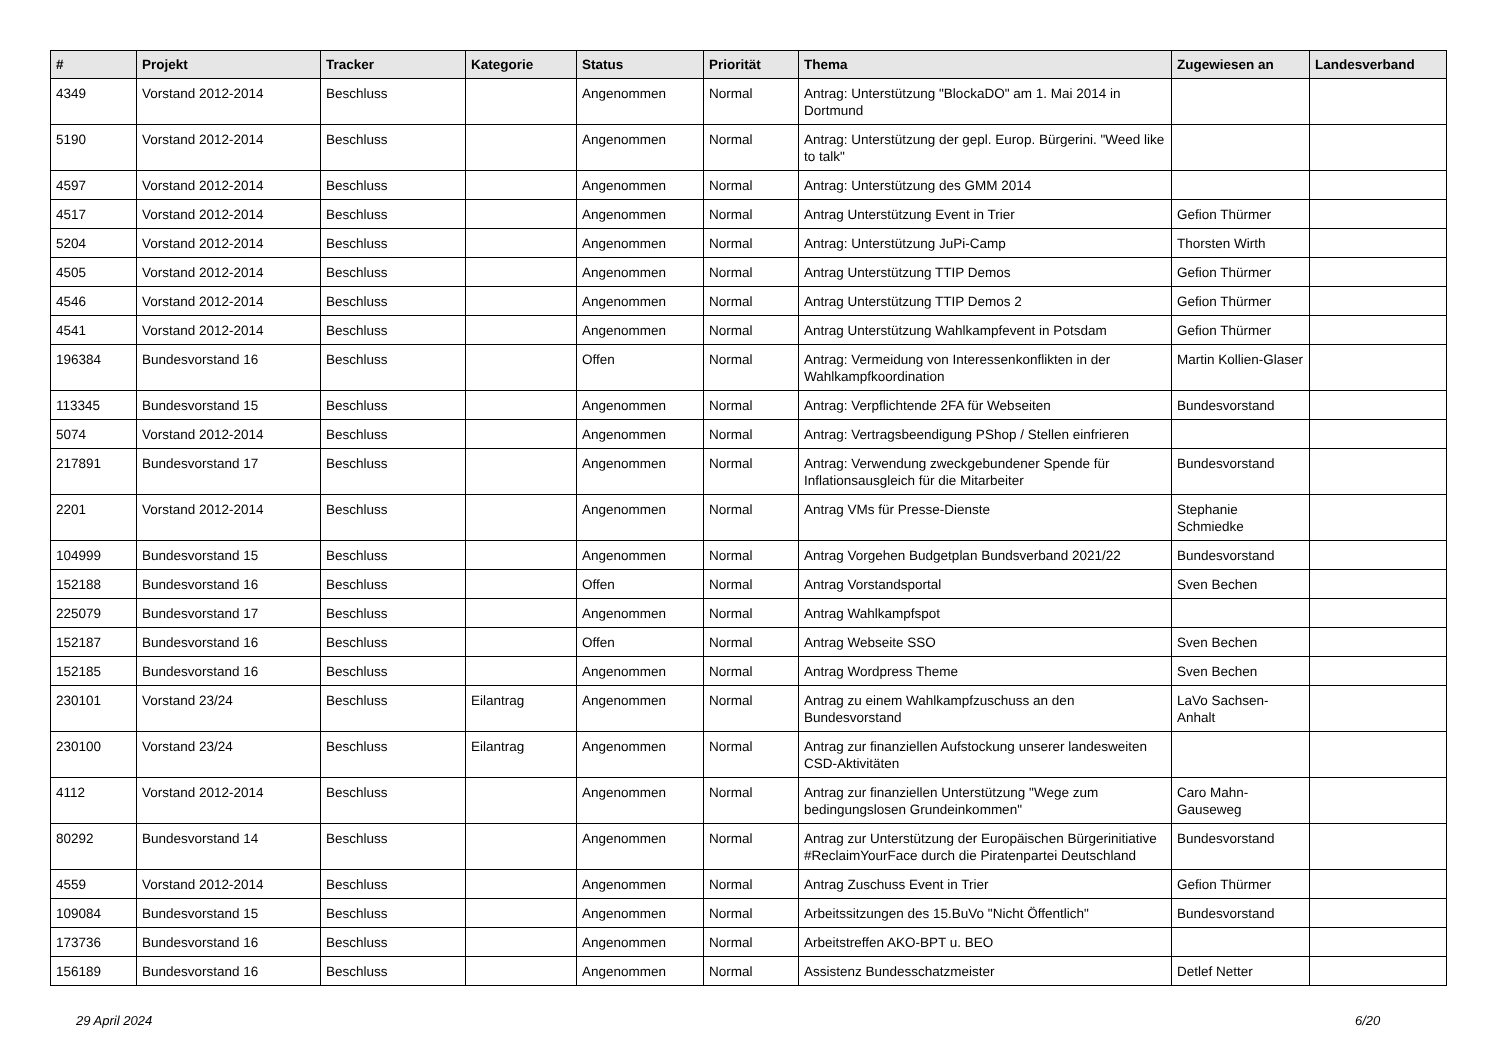| # | Projekt | Tracker | Kategorie | Status | Priorität | Thema | Zugewiesen an | Landesverband |
| --- | --- | --- | --- | --- | --- | --- | --- | --- |
| 4349 | Vorstand 2012-2014 | Beschluss | | Angenommen | Normal | Antrag: Unterstützung "BlockaDO" am 1. Mai 2014 in Dortmund | | |
| 5190 | Vorstand 2012-2014 | Beschluss | | Angenommen | Normal | Antrag: Unterstützung der gepl. Europ. Bürgerini. "Weed like to talk" | | |
| 4597 | Vorstand 2012-2014 | Beschluss | | Angenommen | Normal | Antrag: Unterstützung des GMM 2014 | | |
| 4517 | Vorstand 2012-2014 | Beschluss | | Angenommen | Normal | Antrag Unterstützung Event in Trier | Gefion Thürmer | |
| 5204 | Vorstand 2012-2014 | Beschluss | | Angenommen | Normal | Antrag: Unterstützung JuPi-Camp | Thorsten Wirth | |
| 4505 | Vorstand 2012-2014 | Beschluss | | Angenommen | Normal | Antrag Unterstützung TTIP Demos | Gefion Thürmer | |
| 4546 | Vorstand 2012-2014 | Beschluss | | Angenommen | Normal | Antrag Unterstützung TTIP Demos 2 | Gefion Thürmer | |
| 4541 | Vorstand 2012-2014 | Beschluss | | Angenommen | Normal | Antrag Unterstützung Wahlkampfevent in Potsdam | Gefion Thürmer | |
| 196384 | Bundesvorstand 16 | Beschluss | | Offen | Normal | Antrag: Vermeidung von Interessenkonflikten in der Wahlkampfkoordination | Martin Kollien-Glaser | |
| 113345 | Bundesvorstand 15 | Beschluss | | Angenommen | Normal | Antrag: Verpflichtende 2FA für Webseiten | Bundesvorstand | |
| 5074 | Vorstand 2012-2014 | Beschluss | | Angenommen | Normal | Antrag: Vertragsbeendigung PShop / Stellen einfrieren | | |
| 217891 | Bundesvorstand 17 | Beschluss | | Angenommen | Normal | Antrag: Verwendung zweckgebundener Spende für Inflationsausgleich für die Mitarbeiter | Bundesvorstand | |
| 2201 | Vorstand 2012-2014 | Beschluss | | Angenommen | Normal | Antrag VMs für Presse-Dienste | Stephanie Schmiedke | |
| 104999 | Bundesvorstand 15 | Beschluss | | Angenommen | Normal | Antrag Vorgehen Budgetplan Bundsverband 2021/22 | Bundesvorstand | |
| 152188 | Bundesvorstand 16 | Beschluss | | Offen | Normal | Antrag Vorstandsportal | Sven Bechen | |
| 225079 | Bundesvorstand 17 | Beschluss | | Angenommen | Normal | Antrag Wahlkampfspot | | |
| 152187 | Bundesvorstand 16 | Beschluss | | Offen | Normal | Antrag Webseite SSO | Sven Bechen | |
| 152185 | Bundesvorstand 16 | Beschluss | | Angenommen | Normal | Antrag Wordpress Theme | Sven Bechen | |
| 230101 | Vorstand 23/24 | Beschluss | Eilantrag | Angenommen | Normal | Antrag zu einem Wahlkampfzuschuss an den Bundesvorstand | LaVo Sachsen-Anhalt | |
| 230100 | Vorstand 23/24 | Beschluss | Eilantrag | Angenommen | Normal | Antrag zur finanziellen Aufstockung unserer landesweiten CSD-Aktivitäten | | |
| 4112 | Vorstand 2012-2014 | Beschluss | | Angenommen | Normal | Antrag zur finanziellen Unterstützung "Wege zum bedingungslosen Grundeinkommen" | Caro Mahn-Gauseweg | |
| 80292 | Bundesvorstand 14 | Beschluss | | Angenommen | Normal | Antrag zur Unterstützung der Europäischen Bürgerinitiative #ReclaimYourFace durch die Piratenpartei Deutschland | Bundesvorstand | |
| 4559 | Vorstand 2012-2014 | Beschluss | | Angenommen | Normal | Antrag Zuschuss Event in Trier | Gefion Thürmer | |
| 109084 | Bundesvorstand 15 | Beschluss | | Angenommen | Normal | Arbeitssitzungen des 15.BuVo "Nicht Öffentlich" | Bundesvorstand | |
| 173736 | Bundesvorstand 16 | Beschluss | | Angenommen | Normal | Arbeitstreffen AKO-BPT u. BEO | | |
| 156189 | Bundesvorstand 16 | Beschluss | | Angenommen | Normal | Assistenz Bundesschatzmeister | Detlef Netter | |
29 April 2024 6/20